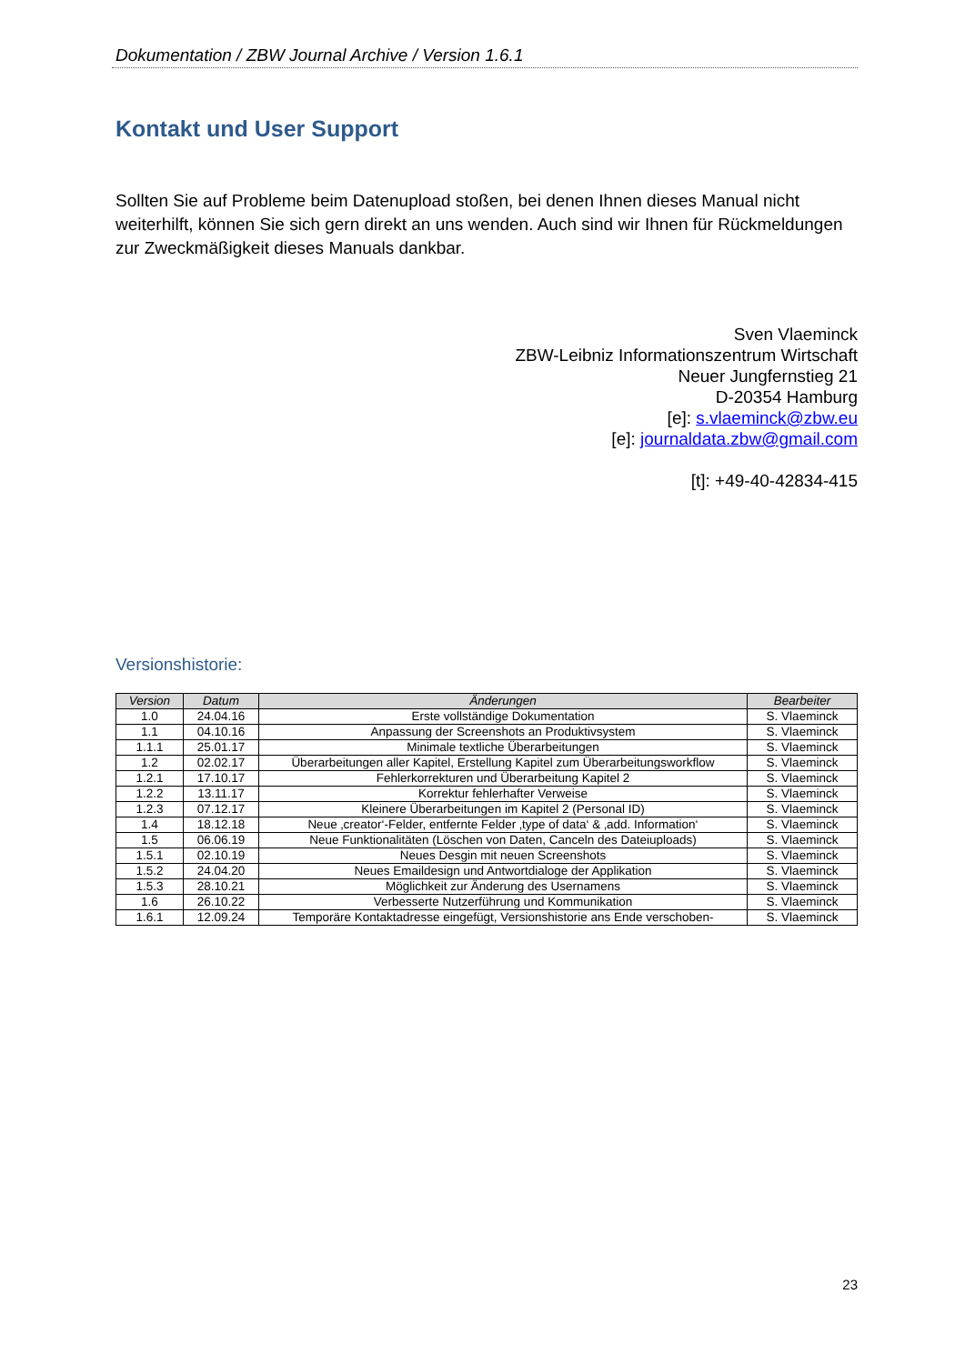Dokumentation / ZBW Journal Archive / Version 1.6.1
Kontakt und User Support
Sollten Sie auf Probleme beim Datenupload stoßen, bei denen Ihnen dieses Manual nicht weiterhilft, können Sie sich gern direkt an uns wenden. Auch sind wir Ihnen für Rückmeldungen zur Zweckmäßigkeit dieses Manuals dankbar.
Sven Vlaeminck
ZBW-Leibniz Informationszentrum Wirtschaft
Neuer Jungfernstieg 21
D-20354 Hamburg
[e]: s.vlaeminck@zbw.eu
[e]: journaldata.zbw@gmail.com
[t]: +49-40-42834-415
Versionshistorie:
| Version | Datum | Änderungen | Bearbeiter |
| --- | --- | --- | --- |
| 1.0 | 24.04.16 | Erste vollständige Dokumentation | S. Vlaeminck |
| 1.1 | 04.10.16 | Anpassung der Screenshots an Produktivsystem | S. Vlaeminck |
| 1.1.1 | 25.01.17 | Minimale textliche Überarbeitungen | S. Vlaeminck |
| 1.2 | 02.02.17 | Überarbeitungen aller Kapitel, Erstellung Kapitel zum Überarbeitungsworkflow | S. Vlaeminck |
| 1.2.1 | 17.10.17 | Fehlerkorrekturen und Überarbeitung Kapitel 2 | S. Vlaeminck |
| 1.2.2 | 13.11.17 | Korrektur fehlerhafter Verweise | S. Vlaeminck |
| 1.2.3 | 07.12.17 | Kleinere Überarbeitungen im Kapitel 2 (Personal ID) | S. Vlaeminck |
| 1.4 | 18.12.18 | Neue ‚creator‘-Felder, entfernte Felder ‚type of data‘ & ‚add. Information‘ | S. Vlaeminck |
| 1.5 | 06.06.19 | Neue Funktionalitäten (Löschen von Daten, Canceln des Dateiuploads) | S. Vlaeminck |
| 1.5.1 | 02.10.19 | Neues Desgin mit neuen Screenshots | S. Vlaeminck |
| 1.5.2 | 24.04.20 | Neues Emaildesign und Antwortdialoge der Applikation | S. Vlaeminck |
| 1.5.3 | 28.10.21 | Möglichkeit zur Änderung des Usernamens | S. Vlaeminck |
| 1.6 | 26.10.22 | Verbesserte Nutzerführung und Kommunikation | S. Vlaeminck |
| 1.6.1 | 12.09.24 | Temporäre Kontaktadresse eingefügt, Versionshistorie ans Ende verschoben- | S. Vlaeminck |
23